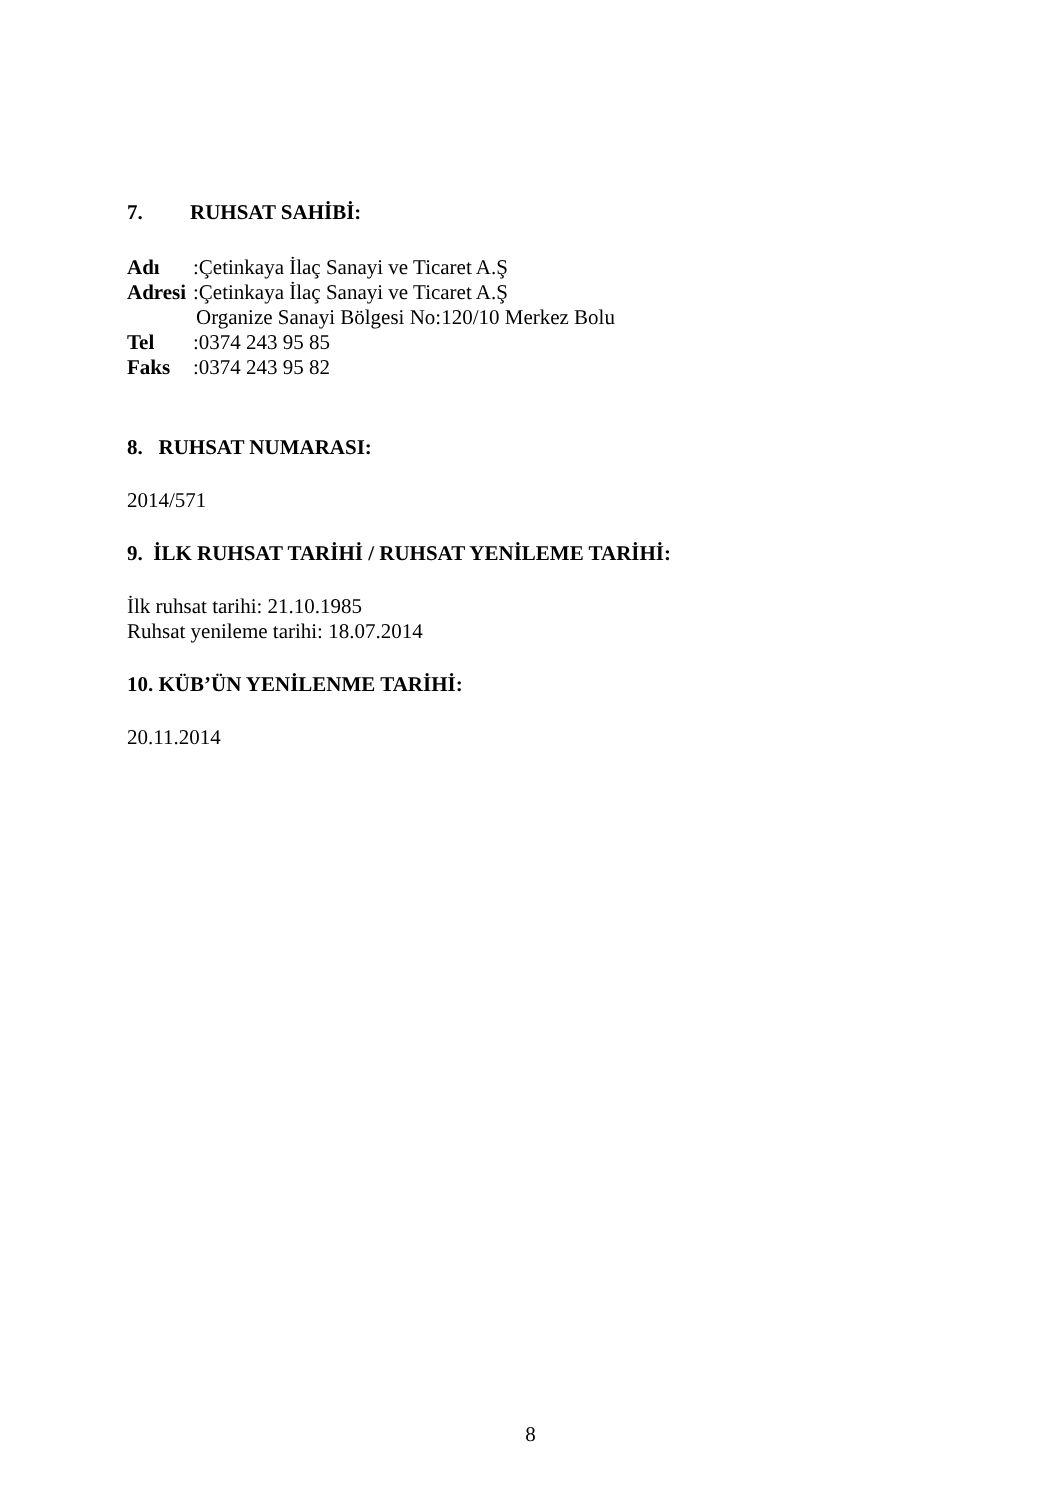7. RUHSAT SAHİBİ:
Adı:Çetinkaya İlaç Sanayi ve Ticaret A.Ş
Adresi:Çetinkaya İlaç Sanayi ve Ticaret A.Ş
Organize Sanayi Bölgesi No:120/10 Merkez Bolu
Tel:0374 243 95 85
Faks:0374 243 95 82
8. RUHSAT NUMARASI:
2014/571
9. İLK RUHSAT TARİHİ / RUHSAT YENİLEME TARİHİ:
İlk ruhsat tarihi: 21.10.1985
Ruhsat yenileme tarihi: 18.07.2014
10. KÜB’ÜN YENİLENME TARİHİ:
20.11.2014
8